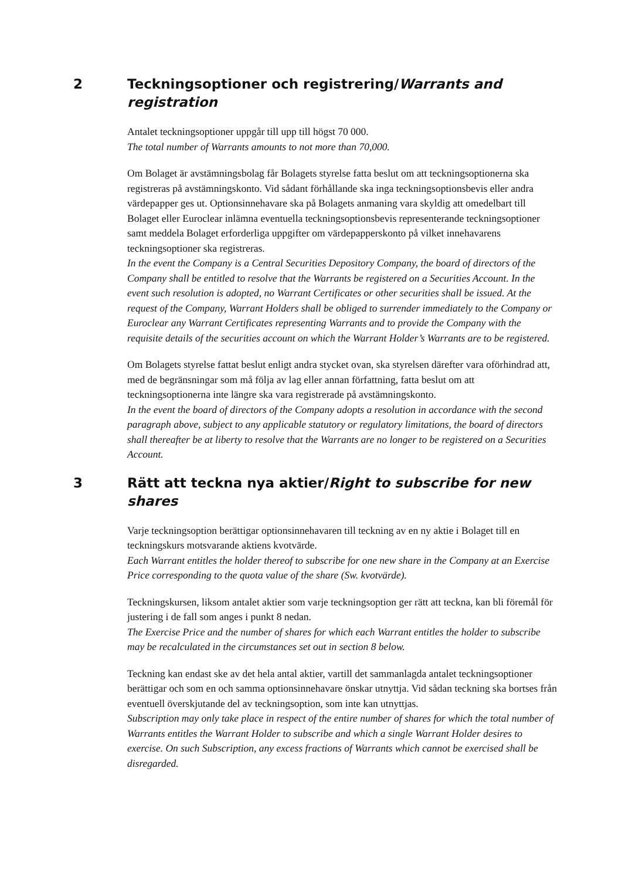2 Teckningsoptioner och registrering/Warrants and registration
Antalet teckningsoptioner uppgår till upp till högst 70 000.
The total number of Warrants amounts to not more than 70,000.
Om Bolaget är avstämningsbolag får Bolagets styrelse fatta beslut om att teckningsoptionerna ska registreras på avstämningskonto. Vid sådant förhållande ska inga teckningsoptionsbevis eller andra värdepapper ges ut. Optionsinnehavare ska på Bolagets anmaning vara skyldig att omedelbart till Bolaget eller Euroclear inlämna eventuella teckningsoptionsbevis representerande teckningsoptioner samt meddela Bolaget erforderliga uppgifter om värdepapperskonto på vilket innehavarens teckningsoptioner ska registreras.
In the event the Company is a Central Securities Depository Company, the board of directors of the Company shall be entitled to resolve that the Warrants be registered on a Securities Account. In the event such resolution is adopted, no Warrant Certificates or other securities shall be issued. At the request of the Company, Warrant Holders shall be obliged to surrender immediately to the Company or Euroclear any Warrant Certificates representing Warrants and to provide the Company with the requisite details of the securities account on which the Warrant Holder’s Warrants are to be registered.
Om Bolagets styrelse fattat beslut enligt andra stycket ovan, ska styrelsen därefter vara oförhindrad att, med de begränsningar som må följa av lag eller annan författning, fatta beslut om att teckningsoptionerna inte längre ska vara registrerade på avstämningskonto.
In the event the board of directors of the Company adopts a resolution in accordance with the second paragraph above, subject to any applicable statutory or regulatory limitations, the board of directors shall thereafter be at liberty to resolve that the Warrants are no longer to be registered on a Securities Account.
3 Rätt att teckna nya aktier/Right to subscribe for new shares
Varje teckningsoption berättigar optionsinnehavaren till teckning av en ny aktie i Bolaget till en teckningskurs motsvarande aktiens kvotvärde.
Each Warrant entitles the holder thereof to subscribe for one new share in the Company at an Exercise Price corresponding to the quota value of the share (Sw. kvotvärde).
Teckningskursen, liksom antalet aktier som varje teckningsoption ger rätt att teckna, kan bli föremål för justering i de fall som anges i punkt 8 nedan.
The Exercise Price and the number of shares for which each Warrant entitles the holder to subscribe may be recalculated in the circumstances set out in section 8 below.
Teckning kan endast ske av det hela antal aktier, vartill det sammanlagda antalet teckningsoptioner berättigar och som en och samma optionsinnehavare önskar utnyttja. Vid sådan teckning ska bortses från eventuell överskjutande del av teckningsoption, som inte kan utnyttjas.
Subscription may only take place in respect of the entire number of shares for which the total number of Warrants entitles the Warrant Holder to subscribe and which a single Warrant Holder desires to exercise. On such Subscription, any excess fractions of Warrants which cannot be exercised shall be disregarded.